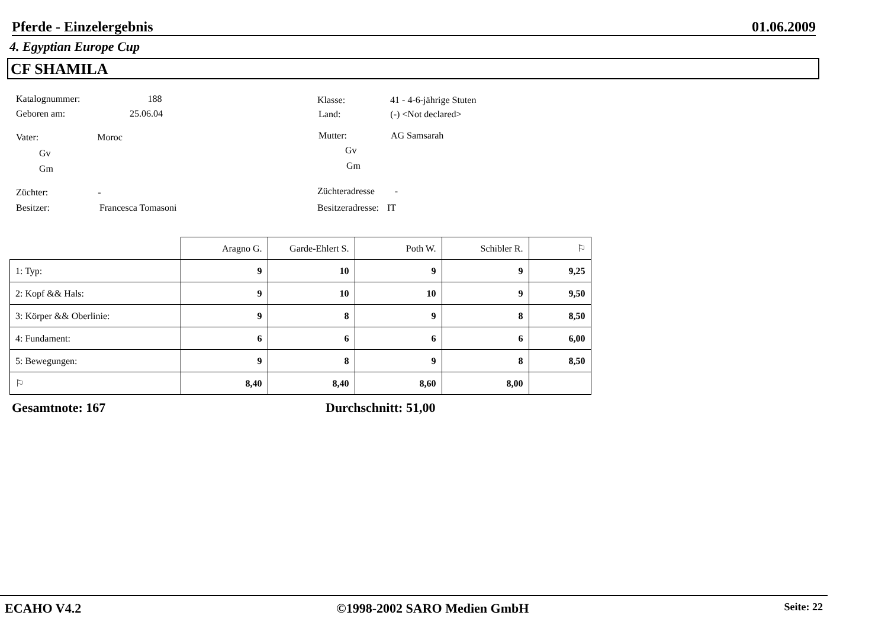Pferde - Einzelergebnis 01.06.2009
4. Egyptian Europe Cup
CF SHAMILA
Katalognummer: 188
Geboren am: 25.06.04
Klasse: 41 - 4-6-jährige Stuten
Land: (-) <Not declared>
Vater: Moroc
Gv
Gm
Mutter: AG Samsarah
Gv
Gm
Züchter: -
Besitzer: Francesca Tomasoni
Züchteradresse -
Besitzeradresse: IT
| | Aragno G. | Garde-Ehlert S. | Poth W. | Schibler R. | ⚐ |
| --- | --- | --- | --- | --- | --- |
| 1: Typ: | 9 | 10 | 9 | 9 | 9,25 |
| 2: Kopf && Hals: | 9 | 10 | 10 | 9 | 9,50 |
| 3: Körper && Oberlinie: | 9 | 8 | 9 | 8 | 8,50 |
| 4: Fundament: | 6 | 6 | 6 | 6 | 6,00 |
| 5: Bewegungen: | 9 | 8 | 9 | 8 | 8,50 |
| ⚐ | 8,40 | 8,40 | 8,60 | 8,00 | |
Gesamtnote: 167 Durchschnitt: 51,00
ECAHO V4.2 ©1998-2002 SARO Medien GmbH Seite: 22